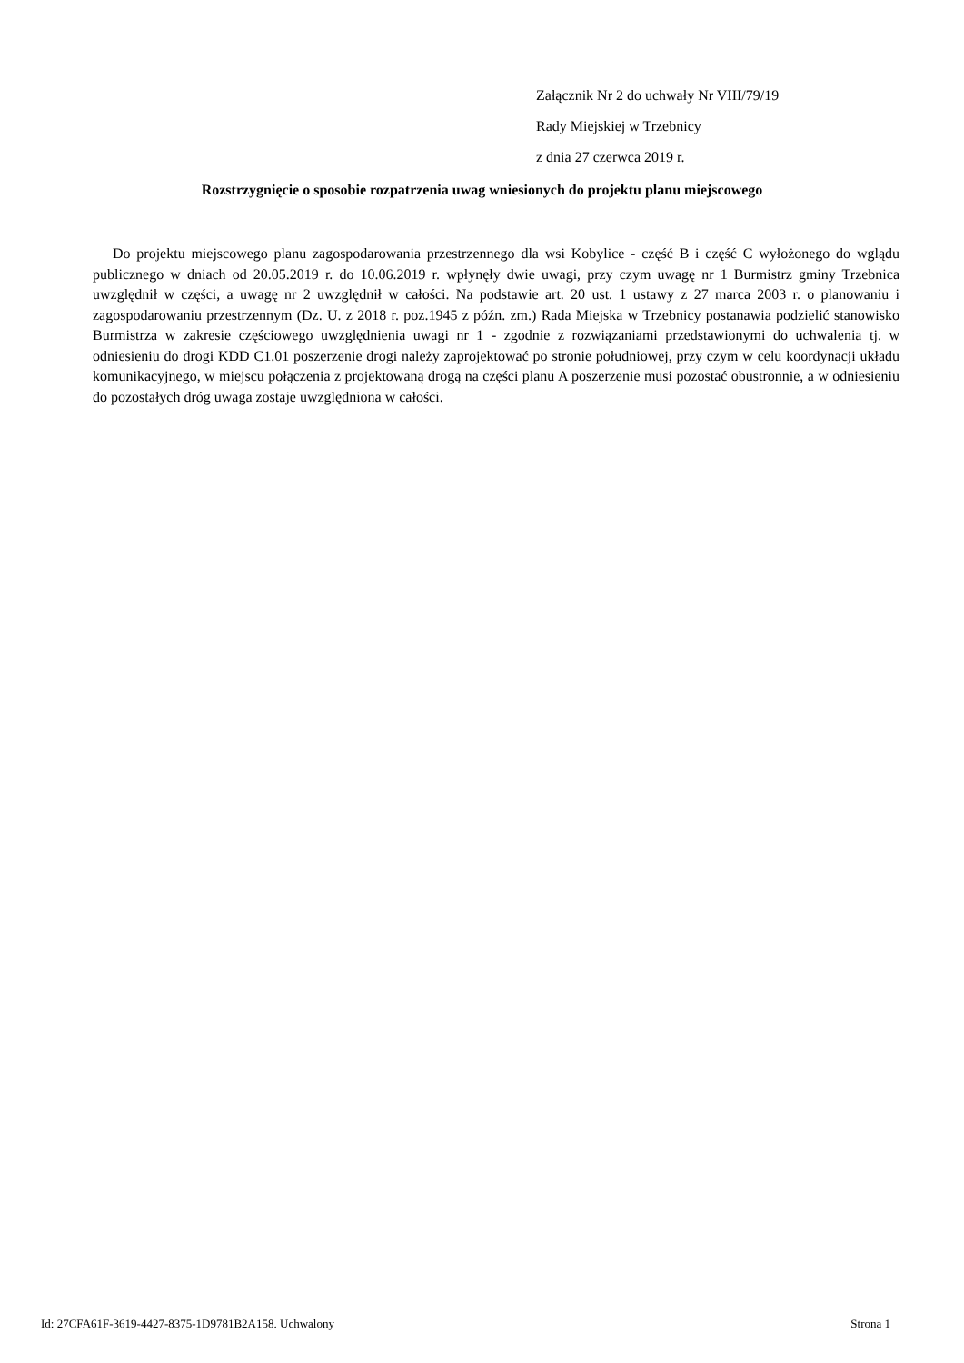Załącznik Nr 2 do uchwały Nr VIII/79/19
Rady Miejskiej w Trzebnicy
z dnia 27 czerwca 2019 r.
Rozstrzygnięcie o sposobie rozpatrzenia uwag wniesionych do projektu planu miejscowego
Do projektu miejscowego planu zagospodarowania przestrzennego dla wsi Kobylice - część B i część C wyłożonego do wglądu publicznego w dniach od 20.05.2019 r. do 10.06.2019 r. wpłynęły dwie uwagi, przy czym uwagę nr 1 Burmistrz gminy Trzebnica uwzględnił w części, a uwagę nr 2 uwzględnił w całości. Na podstawie art. 20 ust. 1 ustawy z 27 marca 2003 r. o planowaniu i zagospodarowaniu przestrzennym (Dz. U. z 2018 r. poz.1945 z późn. zm.) Rada Miejska w Trzebnicy postanawia podzielić stanowisko Burmistrza w zakresie częściowego uwzględnienia uwagi nr 1 - zgodnie z rozwiązaniami przedstawionymi do uchwalenia tj. w odniesieniu do drogi KDD C1.01 poszerzenie drogi należy zaprojektować po stronie południowej, przy czym w celu koordynacji układu komunikacyjnego, w miejscu połączenia z projektowaną drogą na części planu A poszerzenie musi pozostać obustronnie, a w odniesieniu do pozostałych dróg uwaga zostaje uwzględniona w całości.
Id: 27CFA61F-3619-4427-8375-1D9781B2A158. Uchwalony Strona 1